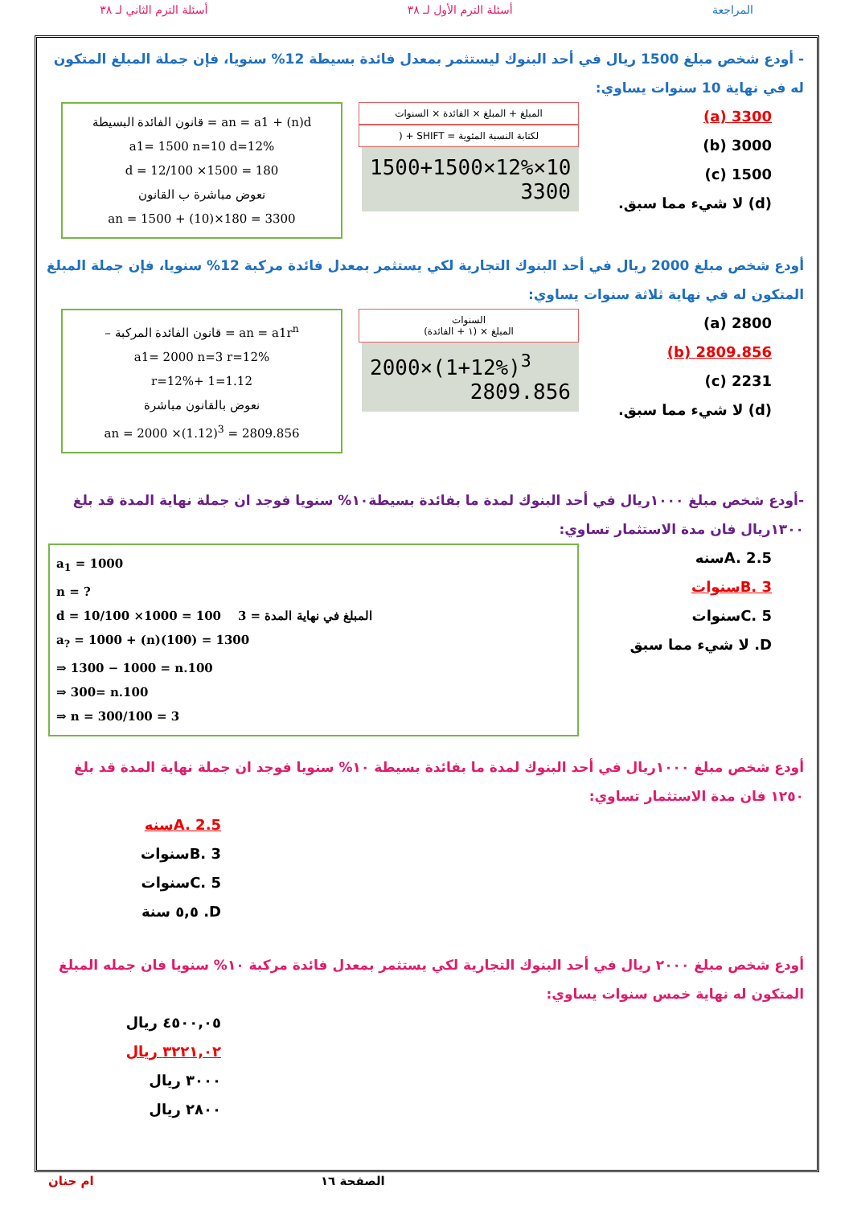المراجعة أسئلة الترم الأول لـ ٣٨ أسئلة الترم الثاني لـ ٣٨
- أودع شخص مبلغ 1500 ريال في أحد البنوك ليستثمر بمعدل فائدة بسيطة 12% سنويا، فإن جملة المبلغ المتكون له في نهاية 10 سنوات يساوي:
3300 (a)
3000 (b)
1500 (c)
(d) لا شيء مما سبق.
المبلغ + المبلغ × الفائدة × السنوات
لكتابة النسبة المئوية = SHIFT + (
1500+1500×12%×10
3300
قانون الفائدة البسيطة = an = a1 + (n)d
a1= 1500 n=10 d=12%
d = 12/100 ×1500 = 180
نعوض مباشرة ب القانون
an = 1500 + (10)×180 = 3300
أودع شخص مبلغ 2000 ريال في أحد البنوك التجارية لكي يستثمر بمعدل فائدة مركبة 12% سنويا، فإن جملة المبلغ المتكون له في نهاية ثلاثة سنوات يساوي:
2800 (a)
2809.856 (b)
2231 (c)
(d) لا شيء مما سبق.
السنوات
المبلغ × (١ + الفائدة)
2000×(1+12%)<sup>3</sup>
2809.856
– قانون الفائدة المركبة = an = a1r<sup>n</sup>
a1= 2000 n=3 r=12%
r=12%+ 1=1.12
نعوض بالقانون مباشرة
an = 2000 ×(1.12)<sup>3</sup> = 2809.856
-أودع شخص مبلغ ١٠٠٠ريال في أحد البنوك لمدة ما بفائدة بسيطة١٠% سنويا فوجد ان جملة نهاية المدة قد بلغ ١٣٠٠ريال فان مدة الاستثمار تساوي:
A. 2.5سنه
B. 3سنوات
C. 5سنوات
D. لا شيء مما سبق
a<sub>1</sub> = 1000
n = ?
d = 10/100 ×1000 = 100 المبلغ في نهاية المدة = 3
a<sub>?</sub> = 1000 + (n)(100) = 1300
⇒ 1300 − 1000 = n.100
⇒ 300= n.100
⇒ n = 300/100 = 3
أودع شخص مبلغ ١٠٠٠ريال في أحد البنوك لمدة ما بفائدة بسيطة ١٠% سنويا فوجد ان جملة نهاية المدة قد بلغ ١٢٥٠ فان مدة الاستثمار تساوي:
A. 2.5سنه
B. 3سنوات
C. 5سنوات
D. ٥,٥ سنة
أودع شخص مبلغ ٢٠٠٠ ريال في أحد البنوك التجارية لكي يستثمر بمعدل فائدة مركبة ١٠% سنويا فان جمله المبلغ المتكون له نهاية خمس سنوات يساوي:
٤٥٠٠,٠٥ ريال
٣٢٢١,٠٢ ريال
٣٠٠٠ ريال
٢٨٠٠ ريال
الصفحة ١٦ ام حنان